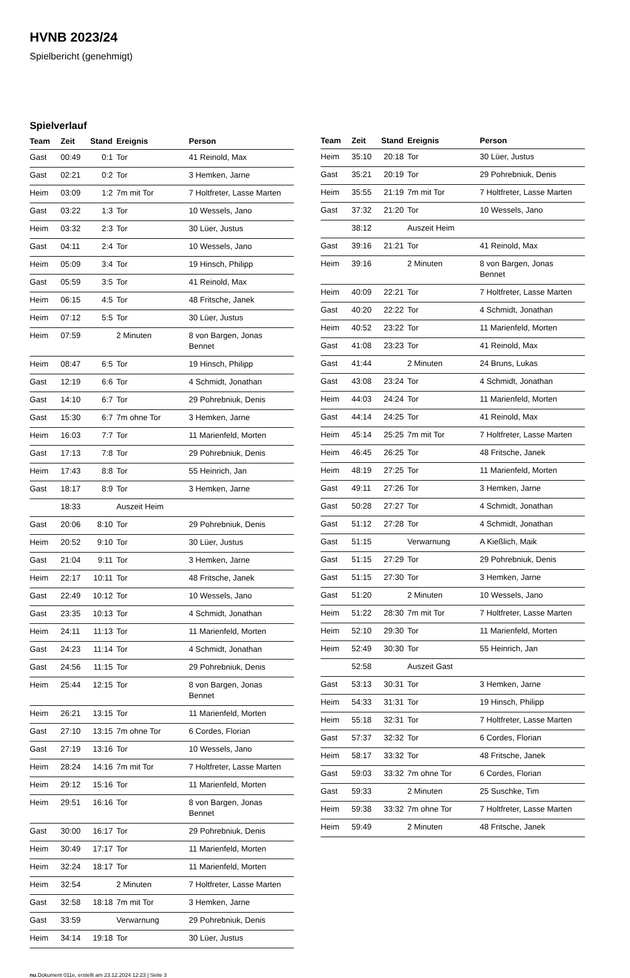HVNB 2023/24
Spielbericht (genehmigt)
Spielverlauf
| Team | Zeit | Stand | Ereignis | Person |
| --- | --- | --- | --- | --- |
| Gast | 00:49 | 0:1 | Tor | 41 Reinold, Max |
| Gast | 02:21 | 0:2 | Tor | 3 Hemken, Jarne |
| Heim | 03:09 | 1:2 | 7m mit Tor | 7 Holtfreter, Lasse Marten |
| Gast | 03:22 | 1:3 | Tor | 10 Wessels, Jano |
| Heim | 03:32 | 2:3 | Tor | 30 Lüer, Justus |
| Gast | 04:11 | 2:4 | Tor | 10 Wessels, Jano |
| Heim | 05:09 | 3:4 | Tor | 19 Hinsch, Philipp |
| Gast | 05:59 | 3:5 | Tor | 41 Reinold, Max |
| Heim | 06:15 | 4:5 | Tor | 48 Fritsche, Janek |
| Heim | 07:12 | 5:5 | Tor | 30 Lüer, Justus |
| Heim | 07:59 | | 2 Minuten | 8 von Bargen, Jonas Bennet |
| Heim | 08:47 | 6:5 | Tor | 19 Hinsch, Philipp |
| Gast | 12:19 | 6:6 | Tor | 4 Schmidt, Jonathan |
| Gast | 14:10 | 6:7 | Tor | 29 Pohrebniuk, Denis |
| Gast | 15:30 | 6:7 | 7m ohne Tor | 3 Hemken, Jarne |
| Heim | 16:03 | 7:7 | Tor | 11 Marienfeld, Morten |
| Gast | 17:13 | 7:8 | Tor | 29 Pohrebniuk, Denis |
| Heim | 17:43 | 8:8 | Tor | 55 Heinrich, Jan |
| Gast | 18:17 | 8:9 | Tor | 3 Hemken, Jarne |
| | 18:33 | | Auszeit Heim | |
| Gast | 20:06 | 8:10 | Tor | 29 Pohrebniuk, Denis |
| Heim | 20:52 | 9:10 | Tor | 30 Lüer, Justus |
| Gast | 21:04 | 9:11 | Tor | 3 Hemken, Jarne |
| Heim | 22:17 | 10:11 | Tor | 48 Fritsche, Janek |
| Gast | 22:49 | 10:12 | Tor | 10 Wessels, Jano |
| Gast | 23:35 | 10:13 | Tor | 4 Schmidt, Jonathan |
| Heim | 24:11 | 11:13 | Tor | 11 Marienfeld, Morten |
| Gast | 24:23 | 11:14 | Tor | 4 Schmidt, Jonathan |
| Gast | 24:56 | 11:15 | Tor | 29 Pohrebniuk, Denis |
| Heim | 25:44 | 12:15 | Tor | 8 von Bargen, Jonas Bennet |
| Heim | 26:21 | 13:15 | Tor | 11 Marienfeld, Morten |
| Gast | 27:10 | 13:15 | 7m ohne Tor | 6 Cordes, Florian |
| Gast | 27:19 | 13:16 | Tor | 10 Wessels, Jano |
| Heim | 28:24 | 14:16 | 7m mit Tor | 7 Holtfreter, Lasse Marten |
| Heim | 29:12 | 15:16 | Tor | 11 Marienfeld, Morten |
| Heim | 29:51 | 16:16 | Tor | 8 von Bargen, Jonas Bennet |
| Gast | 30:00 | 16:17 | Tor | 29 Pohrebniuk, Denis |
| Heim | 30:49 | 17:17 | Tor | 11 Marienfeld, Morten |
| Heim | 32:24 | 18:17 | Tor | 11 Marienfeld, Morten |
| Heim | 32:54 | | 2 Minuten | 7 Holtfreter, Lasse Marten |
| Gast | 32:58 | 18:18 | 7m mit Tor | 3 Hemken, Jarne |
| Gast | 33:59 | | Verwarnung | 29 Pohrebniuk, Denis |
| Heim | 34:14 | 19:18 | Tor | 30 Lüer, Justus |
| Team | Zeit | Stand | Ereignis | Person |
| --- | --- | --- | --- | --- |
| Heim | 35:10 | 20:18 | Tor | 30 Lüer, Justus |
| Gast | 35:21 | 20:19 | Tor | 29 Pohrebniuk, Denis |
| Heim | 35:55 | 21:19 | 7m mit Tor | 7 Holtfreter, Lasse Marten |
| Gast | 37:32 | 21:20 | Tor | 10 Wessels, Jano |
| | 38:12 | | Auszeit Heim | |
| Gast | 39:16 | 21:21 | Tor | 41 Reinold, Max |
| Heim | 39:16 | | 2 Minuten | 8 von Bargen, Jonas Bennet |
| Heim | 40:09 | 22:21 | Tor | 7 Holtfreter, Lasse Marten |
| Gast | 40:20 | 22:22 | Tor | 4 Schmidt, Jonathan |
| Heim | 40:52 | 23:22 | Tor | 11 Marienfeld, Morten |
| Gast | 41:08 | 23:23 | Tor | 41 Reinold, Max |
| Gast | 41:44 | | 2 Minuten | 24 Bruns, Lukas |
| Gast | 43:08 | 23:24 | Tor | 4 Schmidt, Jonathan |
| Heim | 44:03 | 24:24 | Tor | 11 Marienfeld, Morten |
| Gast | 44:14 | 24:25 | Tor | 41 Reinold, Max |
| Heim | 45:14 | 25:25 | 7m mit Tor | 7 Holtfreter, Lasse Marten |
| Heim | 46:45 | 26:25 | Tor | 48 Fritsche, Janek |
| Heim | 48:19 | 27:25 | Tor | 11 Marienfeld, Morten |
| Gast | 49:11 | 27:26 | Tor | 3 Hemken, Jarne |
| Gast | 50:28 | 27:27 | Tor | 4 Schmidt, Jonathan |
| Gast | 51:12 | 27:28 | Tor | 4 Schmidt, Jonathan |
| Gast | 51:15 | | Verwarnung | A Kießlich, Maik |
| Gast | 51:15 | 27:29 | Tor | 29 Pohrebniuk, Denis |
| Gast | 51:15 | 27:30 | Tor | 3 Hemken, Jarne |
| Gast | 51:20 | | 2 Minuten | 10 Wessels, Jano |
| Heim | 51:22 | 28:30 | 7m mit Tor | 7 Holtfreter, Lasse Marten |
| Heim | 52:10 | 29:30 | Tor | 11 Marienfeld, Morten |
| Heim | 52:49 | 30:30 | Tor | 55 Heinrich, Jan |
| | 52:58 | | Auszeit Gast | |
| Gast | 53:13 | 30:31 | Tor | 3 Hemken, Jarne |
| Heim | 54:33 | 31:31 | Tor | 19 Hinsch, Philipp |
| Heim | 55:18 | 32:31 | Tor | 7 Holtfreter, Lasse Marten |
| Gast | 57:37 | 32:32 | Tor | 6 Cordes, Florian |
| Heim | 58:17 | 33:32 | Tor | 48 Fritsche, Janek |
| Gast | 59:03 | 33:32 | 7m ohne Tor | 6 Cordes, Florian |
| Gast | 59:33 | | 2 Minuten | 25 Suschke, Tim |
| Heim | 59:38 | 33:32 | 7m ohne Tor | 7 Holtfreter, Lasse Marten |
| Heim | 59:49 | | 2 Minuten | 48 Fritsche, Janek |
nu.Dokument 011e, erstellt am 23.12.2024 12:23 | Seite 3